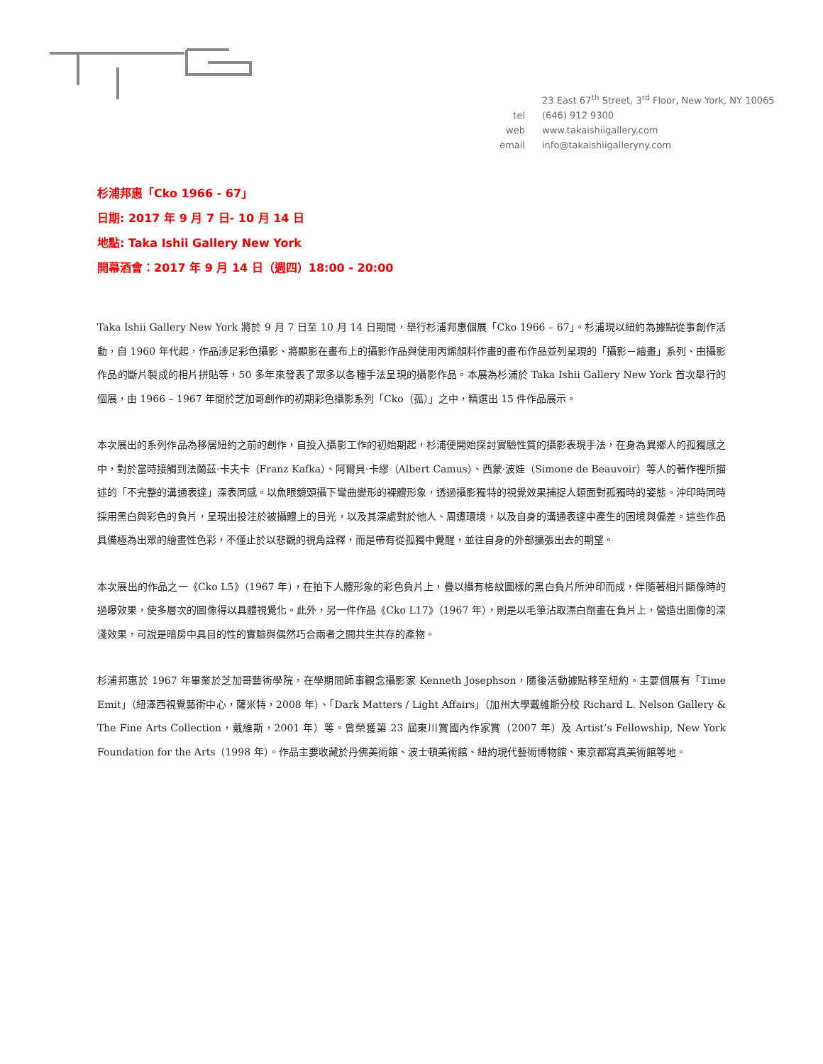| | 23 East 67<sup>th</sup> Street, 3<sup>rd</sup> Floor, New York, NY 10065 |
| tel | (646) 912 9300 |
| web | www.takaishiigallery.com |
| email | info@takaishiigalleryny.com |
杉浦邦惠「Cko 1966 - 67」
日期: 2017 年 9 月 7 日- 10 月 14 日
地點: Taka Ishii Gallery New York
開幕酒會：2017 年 9 月 14 日（週四）18:00 - 20:00
Taka Ishii Gallery New York 將於 9 月 7 日至 10 月 14 日期間，舉行杉浦邦惠個展「Cko 1966 – 67」。杉浦現以紐約為據點從事創作活動，自 1960 年代起，作品涉足彩色攝影、將顯影在畫布上的攝影作品與使用丙烯顏料作畫的畫布作品並列呈現的「攝影－繪畫」系列、由攝影作品的斷片製成的相片拼貼等，50 多年來發表了眾多以各種手法呈現的攝影作品。本展為杉浦於 Taka Ishii Gallery New York 首次舉行的個展，由 1966 – 1967 年間於芝加哥創作的初期彩色攝影系列「Cko（孤）」之中，精選出 15 件作品展示。
本次展出的系列作品為移居紐約之前的創作，自投入攝影工作的初始期起，杉浦便開始探討實驗性質的攝影表現手法，在身為異鄉人的孤獨感之中，對於當時接觸到法蘭茲·卡夫卡（Franz Kafka）、阿爾貝·卡繆（Albert Camus）、西蒙·波娃（Simone de Beauvoir）等人的著作裡所描述的「不完整的溝通表達」深表同感。以魚眼鏡頭攝下彎曲變形的裸體形象，透過攝影獨特的視覺效果捕捉人類面對孤獨時的姿態。沖印時同時採用黑白與彩色的負片，呈現出投注於被攝體上的目光，以及其深處對於他人、周遭環境，以及自身的溝通表達中產生的困境與偏差。這些作品具備極為出眾的繪畫性色彩，不僅止於以悲觀的視角詮釋，而是帶有從孤獨中覺醒，並往自身的外部擴張出去的期望。
本次展出的作品之一《Cko L5》（1967 年），在拍下人體形象的彩色負片上，疊以攝有格紋圖樣的黑白負片所沖印而成，伴隨著相片顯像時的過曝效果，使多層次的圖像得以具體視覺化。此外，另一件作品《Cko L17》（1967 年），則是以毛筆沾取漂白劑畫在負片上，營造出圖像的深淺效果，可說是暗房中具目的性的實驗與偶然巧合兩者之間共生共存的產物。
杉浦邦惠於 1967 年畢業於芝加哥藝術學院，在學期間師事觀念攝影家 Kenneth Josephson，隨後活動據點移至紐約。主要個展有「Time Emit」（紐澤西視覺藝術中心，薩米特，2008 年）、「Dark Matters / Light Affairs」（加州大學戴維斯分校 Richard L. Nelson Gallery & The Fine Arts Collection，戴維斯，2001 年）等。曾榮獲第 23 屆東川賞國內作家賞（2007 年）及 Artist’s Fellowship, New York Foundation for the Arts（1998 年）。作品主要收藏於丹佛美術館、波士頓美術館、紐約現代藝術博物館、東京都寫真美術館等地。